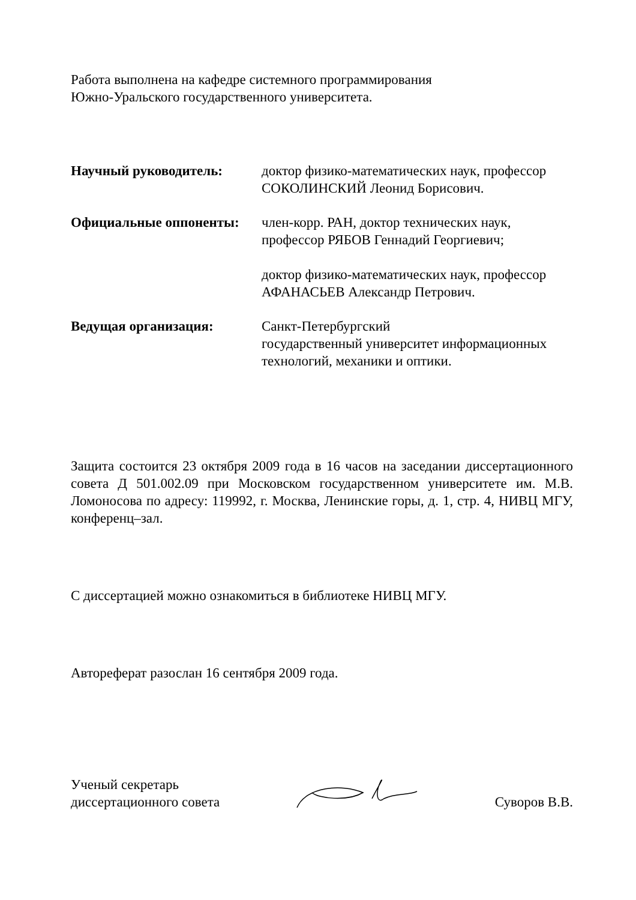Работа выполнена на кафедре системного программирования
Южно-Уральского государственного университета.
Научный руководитель: доктор физико-математических наук, профессор
СОКОЛИНСКИЙ Леонид Борисович.
Официальные оппоненты: член-корр. РАН, доктор технических наук,
профессор РЯБОВ Геннадий Георгиевич;
доктор физико-математических наук, профессор
АФАНАСЬЕВ Александр Петрович.
Ведущая организация: Санкт-Петербургский
государственный университет информационных технологий, механики и оптики.
Защита состоится 23 октября 2009 года в 16 часов на заседании диссертационного совета Д 501.002.09 при Московском государственном университете им. М.В. Ломоносова по адресу: 119992, г. Москва, Ленинские горы, д. 1, стр. 4, НИВЦ МГУ, конференц–зал.
С диссертацией можно ознакомиться в библиотеке НИВЦ МГУ.
Автореферат разослан 16 сентября 2009 года.
Ученый секретарь
диссертационного совета
Суворов В.В.